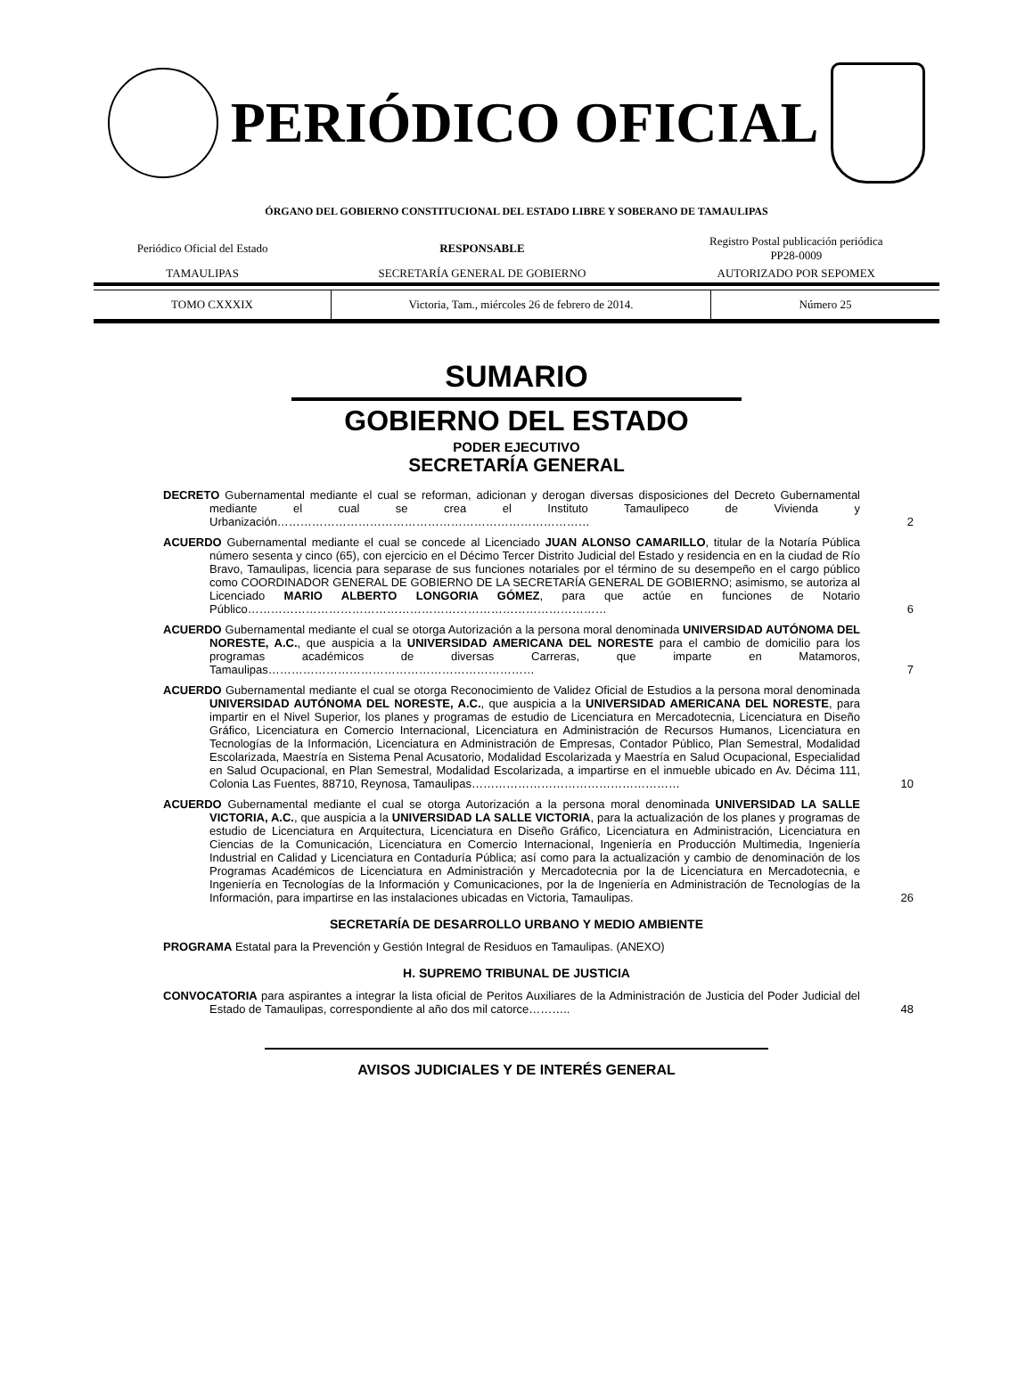PERIÓDICO OFICIAL
ÓRGANO DEL GOBIERNO CONSTITUCIONAL DEL ESTADO LIBRE Y SOBERANO DE TAMAULIPAS
| Periódico Oficial del Estado | RESPONSABLE | Registro Postal publicación periódica PP28-0009 |
| TAMAULIPAS | SECRETARÍA GENERAL DE GOBIERNO | AUTORIZADO POR SEPOMEX |
| TOMO CXXXIX | Victoria, Tam., miércoles 26 de febrero de 2014. | Número 25 |
SUMARIO
GOBIERNO DEL ESTADO
PODER EJECUTIVO
SECRETARÍA GENERAL
DECRETO Gubernamental mediante el cual se reforman, adicionan y derogan diversas disposiciones del Decreto Gubernamental mediante el cual se crea el Instituto Tamaulipeco de Vivienda y Urbanización………………………………………………………………………
2
ACUERDO Gubernamental mediante el cual se concede al Licenciado JUAN ALONSO CAMARILLO, titular de la Notaría Pública número sesenta y cinco (65), con ejercicio en el Décimo Tercer Distrito Judicial del Estado y residencia en en la ciudad de Río Bravo, Tamaulipas, licencia para separase de sus funciones notariales por el término de su desempeño en el cargo público como COORDINADOR GENERAL DE GOBIERNO DE LA SECRETARÍA GENERAL DE GOBIERNO; asimismo, se autoriza al Licenciado MARIO ALBERTO LONGORIA GÓMEZ, para que actúe en funciones de Notario Público…………………………………………………………………………………
6
ACUERDO Gubernamental mediante el cual se otorga Autorización a la persona moral denominada UNIVERSIDAD AUTÓNOMA DEL NORESTE, A.C., que auspicia a la UNIVERSIDAD AMERICANA DEL NORESTE para el cambio de domicilio para los programas académicos de diversas Carreras, que imparte en Matamoros, Tamaulipas……………………………………………………………
7
ACUERDO Gubernamental mediante el cual se otorga Reconocimiento de Validez Oficial de Estudios a la persona moral denominada UNIVERSIDAD AUTÓNOMA DEL NORESTE, A.C., que auspicia a la UNIVERSIDAD AMERICANA DEL NORESTE, para impartir en el Nivel Superior, los planes y programas de estudio de Licenciatura en Mercadotecnia, Licenciatura en Diseño Gráfico, Licenciatura en Comercio Internacional, Licenciatura en Administración de Recursos Humanos, Licenciatura en Tecnologías de la Información, Licenciatura en Administración de Empresas, Contador Público, Plan Semestral, Modalidad Escolarizada, Maestría en Sistema Penal Acusatorio, Modalidad Escolarizada y Maestría en Salud Ocupacional, Especialidad en Salud Ocupacional, en Plan Semestral, Modalidad Escolarizada, a impartirse en el inmueble ubicado en Av. Décima 111, Colonia Las Fuentes, 88710, Reynosa, Tamaulipas………………………………………………
10
ACUERDO Gubernamental mediante el cual se otorga Autorización a la persona moral denominada UNIVERSIDAD LA SALLE VICTORIA, A.C., que auspicia a la UNIVERSIDAD LA SALLE VICTORIA, para la actualización de los planes y programas de estudio de Licenciatura en Arquitectura, Licenciatura en Diseño Gráfico, Licenciatura en Administración, Licenciatura en Ciencias de la Comunicación, Licenciatura en Comercio Internacional, Ingeniería en Producción Multimedia, Ingeniería Industrial en Calidad y Licenciatura en Contaduría Pública; así como para la actualización y cambio de denominación de los Programas Académicos de Licenciatura en Administración y Mercadotecnia por la de Licenciatura en Mercadotecnia, e Ingeniería en Tecnologías de la Información y Comunicaciones, por la de Ingeniería en Administración de Tecnologías de la Información, para impartirse en las instalaciones ubicadas en Victoria, Tamaulipas.
26
SECRETARÍA DE DESARROLLO URBANO Y MEDIO AMBIENTE
PROGRAMA Estatal para la Prevención y Gestión Integral de Residuos en Tamaulipas. (ANEXO)
H. SUPREMO TRIBUNAL DE JUSTICIA
CONVOCATORIA para aspirantes a integrar la lista oficial de Peritos Auxiliares de la Administración de Justicia del Poder Judicial del Estado de Tamaulipas, correspondiente al año dos mil catorce………..
48
AVISOS JUDICIALES Y DE INTERÉS GENERAL